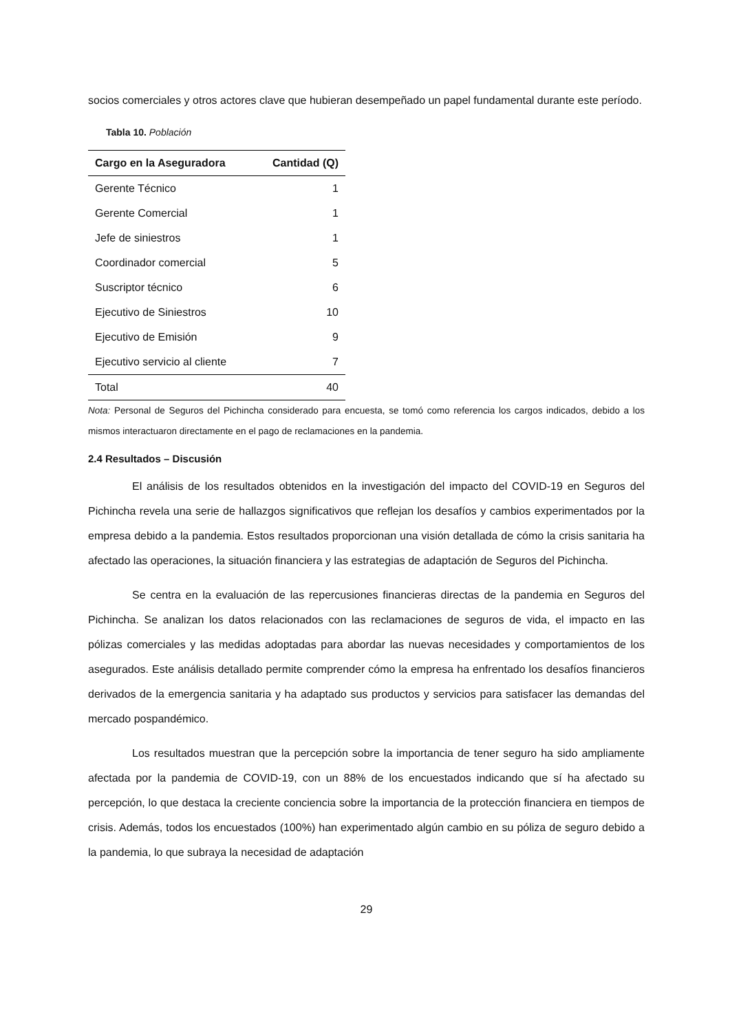socios comerciales y otros actores clave que hubieran desempeñado un papel fundamental durante este período.
Tabla 10. Población
| Cargo en la Aseguradora | Cantidad (Q) |
| --- | --- |
| Gerente Técnico | 1 |
| Gerente Comercial | 1 |
| Jefe de siniestros | 1 |
| Coordinador comercial | 5 |
| Suscriptor técnico | 6 |
| Ejecutivo de Siniestros | 10 |
| Ejecutivo de Emisión | 9 |
| Ejecutivo servicio al cliente | 7 |
| Total | 40 |
Nota: Personal de Seguros del Pichincha considerado para encuesta, se tomó como referencia los cargos indicados, debido a los mismos interactuaron directamente en el pago de reclamaciones en la pandemia.
2.4 Resultados – Discusión
El análisis de los resultados obtenidos en la investigación del impacto del COVID-19 en Seguros del Pichincha revela una serie de hallazgos significativos que reflejan los desafíos y cambios experimentados por la empresa debido a la pandemia. Estos resultados proporcionan una visión detallada de cómo la crisis sanitaria ha afectado las operaciones, la situación financiera y las estrategias de adaptación de Seguros del Pichincha.
Se centra en la evaluación de las repercusiones financieras directas de la pandemia en Seguros del Pichincha. Se analizan los datos relacionados con las reclamaciones de seguros de vida, el impacto en las pólizas comerciales y las medidas adoptadas para abordar las nuevas necesidades y comportamientos de los asegurados. Este análisis detallado permite comprender cómo la empresa ha enfrentado los desafíos financieros derivados de la emergencia sanitaria y ha adaptado sus productos y servicios para satisfacer las demandas del mercado pospandémico.
Los resultados muestran que la percepción sobre la importancia de tener seguro ha sido ampliamente afectada por la pandemia de COVID-19, con un 88% de los encuestados indicando que sí ha afectado su percepción, lo que destaca la creciente conciencia sobre la importancia de la protección financiera en tiempos de crisis. Además, todos los encuestados (100%) han experimentado algún cambio en su póliza de seguro debido a la pandemia, lo que subraya la necesidad de adaptación
29